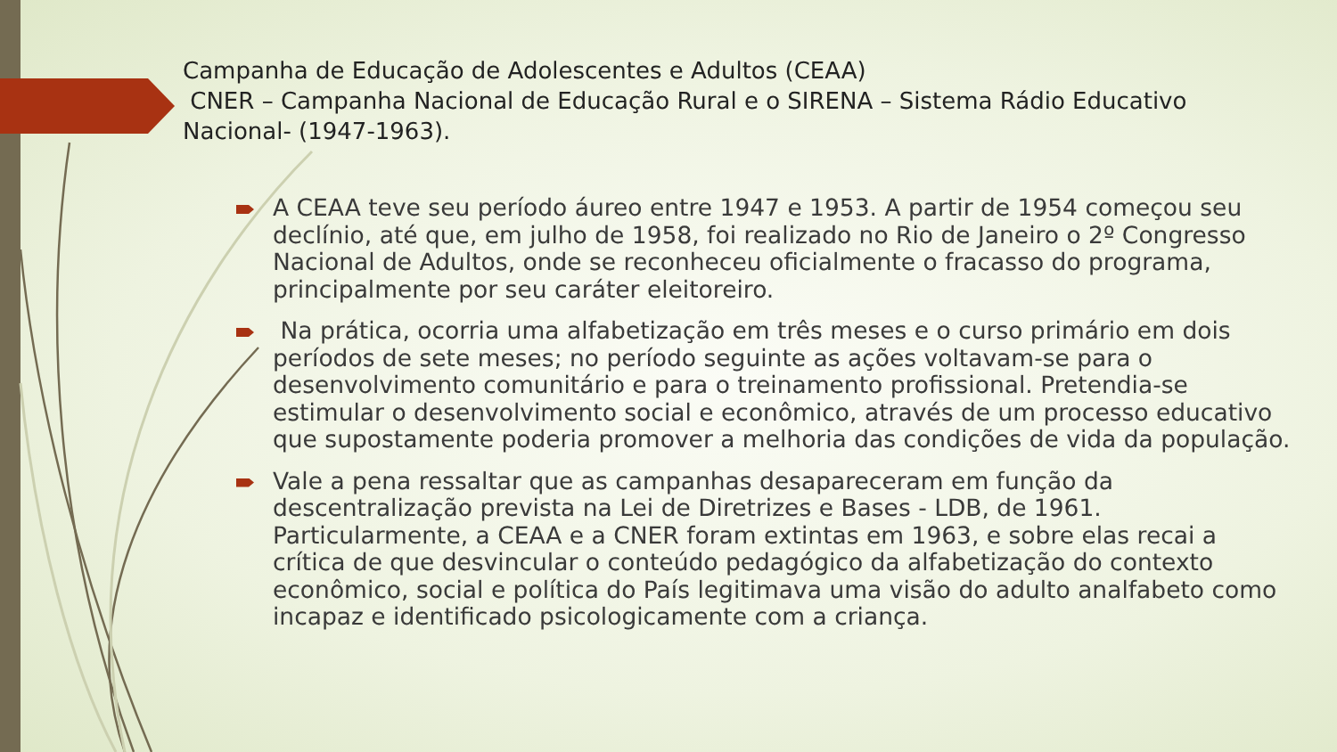Campanha de Educação de Adolescentes e Adultos (CEAA)
CNER – Campanha Nacional de Educação Rural e o SIRENA – Sistema Rádio Educativo Nacional- (1947-1963).
A CEAA teve seu período áureo entre 1947 e 1953. A partir de 1954 começou seu declínio, até que, em julho de 1958, foi realizado no Rio de Janeiro o 2º Congresso Nacional de Adultos, onde se reconheceu oficialmente o fracasso do programa, principalmente por seu caráter eleitoreiro.
Na prática, ocorria uma alfabetização em três meses e o curso primário em dois períodos de sete meses; no período seguinte as ações voltavam-se para o desenvolvimento comunitário e para o treinamento profissional. Pretendia-se estimular o desenvolvimento social e econômico, através de um processo educativo que supostamente poderia promover a melhoria das condições de vida da população.
Vale a pena ressaltar que as campanhas desapareceram em função da descentralização prevista na Lei de Diretrizes e Bases - LDB, de 1961. Particularmente, a CEAA e a CNER foram extintas em 1963, e sobre elas recai a crítica de que desvincular o conteúdo pedagógico da alfabetização do contexto econômico, social e política do País legitimava uma visão do adulto analfabeto como incapaz e identificado psicologicamente com a criança.